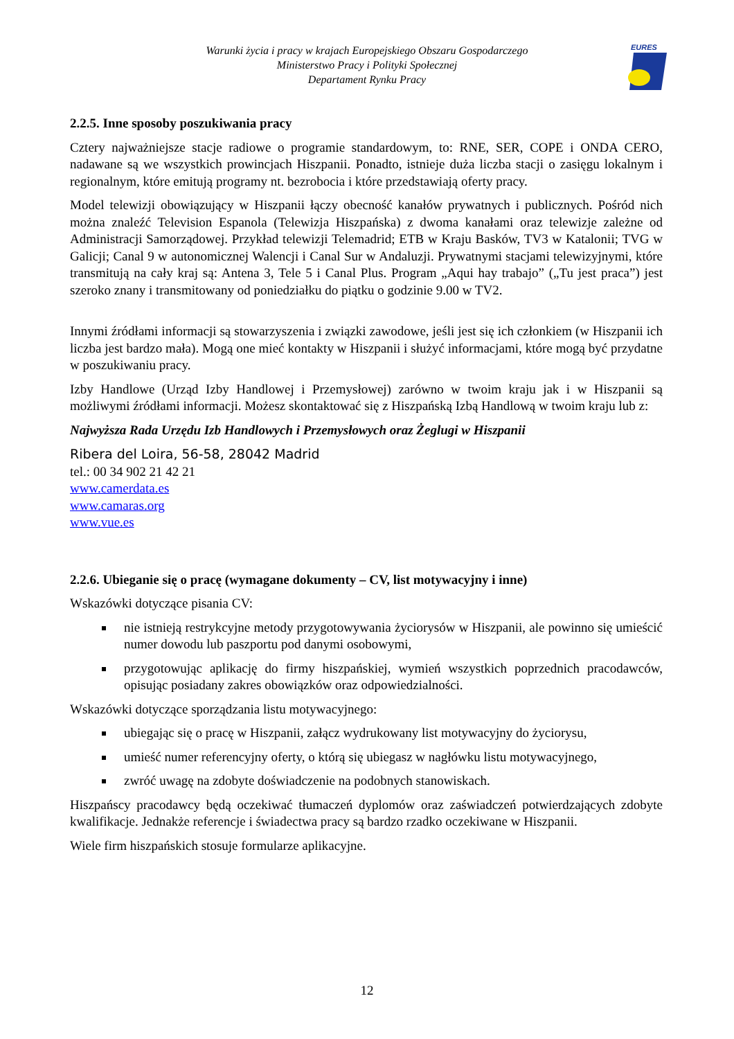Warunki życia i pracy w krajach Europejskiego Obszaru Gospodarczego
Ministerstwo Pracy i Polityki Społecznej
Departament Rynku Pracy
EURES
2.2.5. Inne sposoby poszukiwania pracy
Cztery najważniejsze stacje radiowe o programie standardowym, to: RNE, SER, COPE i ONDA CERO, nadawane są we wszystkich prowincjach Hiszpanii. Ponadto, istnieje duża liczba stacji o zasięgu lokalnym i regionalnym, które emitują programy nt. bezrobocia i które przedstawiają oferty pracy.
Model telewizji obowiązujący w Hiszpanii łączy obecność kanałów prywatnych i publicznych. Pośród nich można znaleźć Television Espanola (Telewizja Hiszpańska) z dwoma kanałami oraz telewizje zależne od Administracji Samorządowej. Przykład telewizji Telemadrid; ETB w Kraju Basków, TV3 w Katalonii; TVG w Galicji; Canal 9 w autonomicznej Walencji i Canal Sur w Andaluzji. Prywatnymi stacjami telewizyjnymi, które transmitują na cały kraj są: Antena 3, Tele 5 i Canal Plus. Program „Aqui hay trabajo” („Tu jest praca”) jest szeroko znany i transmitowany od poniedziałku do piątku o godzinie 9.00 w TV2.
Innymi źródłami informacji są stowarzyszenia i związki zawodowe, jeśli jest się ich członkiem (w Hiszpanii ich liczba jest bardzo mała). Mogą one mieć kontakty w Hiszpanii i służyć informacjami, które mogą być przydatne w poszukiwaniu pracy.
Izby Handlowe (Urząd Izby Handlowej i Przemysłowej) zarówno w twoim kraju jak i w Hiszpanii są możliwymi źródłami informacji. Możesz skontaktować się z Hiszpańską Izbą Handlową w twoim kraju lub z:
Najwyższa Rada Urzędu Izb Handlowych i Przemysłowych oraz Żeglugi w Hiszpanii
Ribera del Loira, 56-58, 28042 Madrid
tel.: 00 34 902 21 42 21
www.camerdata.es
www.camaras.org
www.vue.es
2.2.6. Ubieganie się o pracę (wymagane dokumenty – CV, list motywacyjny i inne)
Wskazówki dotyczące pisania CV:
nie istnieją restrykcyjne metody przygotowywania życiorysów w Hiszpanii, ale powinno się umieścić numer dowodu lub paszportu pod danymi osobowymi,
przygotowując aplikację do firmy hiszpańskiej, wymień wszystkich poprzednich pracodawców, opisując posiadany zakres obowiązków oraz odpowiedzialności.
Wskazówki dotyczące sporządzania listu motywacyjnego:
ubiegając się o pracę w Hiszpanii, załącz wydrukowany list motywacyjny do życiorysu,
umieść numer referencyjny oferty, o którą się ubiegasz w nagłówku listu motywacyjnego,
zwróć uwagę na zdobyte doświadczenie na podobnych stanowiskach.
Hiszpańscy pracodawcy będą oczekiwać tłumaczeń dyplomów oraz zaświadczeń potwierdzających zdobyte kwalifikacje. Jednakże referencje i świadectwa pracy są bardzo rzadko oczekiwane w Hiszpanii.
Wiele firm hiszpańskich stosuje formularze aplikacyjne.
12